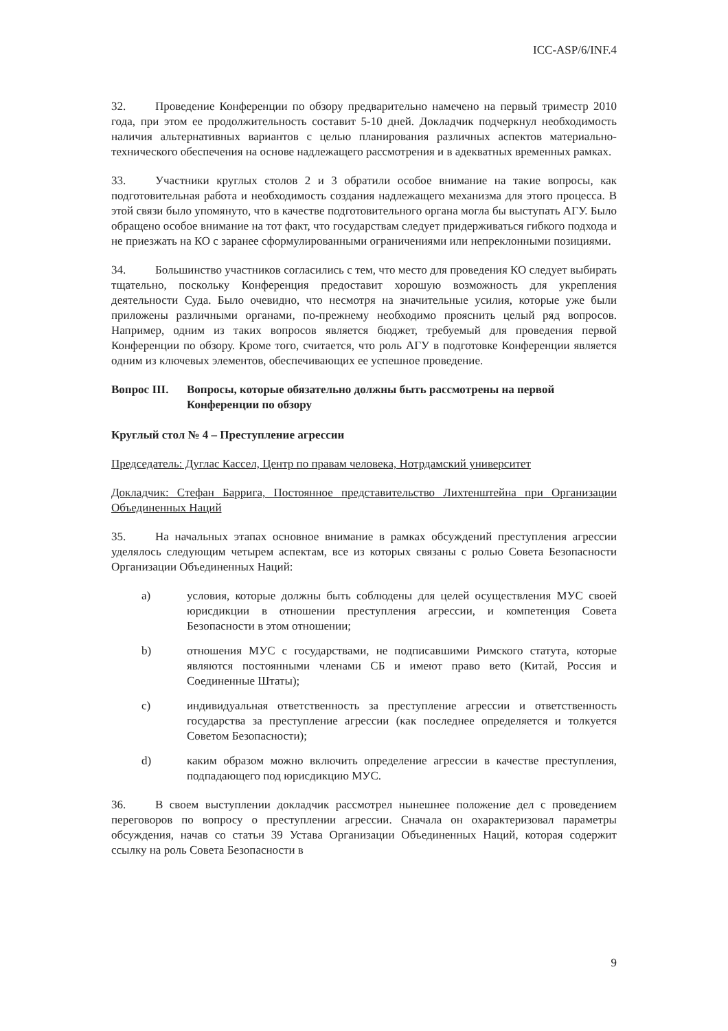ICC-ASP/6/INF.4
32. Проведение Конференции по обзору предварительно намечено на первый триместр 2010 года, при этом ее продолжительность составит 5-10 дней. Докладчик подчеркнул необходимость наличия альтернативных вариантов с целью планирования различных аспектов материально-технического обеспечения на основе надлежащего рассмотрения и в адекватных временных рамках.
33. Участники круглых столов 2 и 3 обратили особое внимание на такие вопросы, как подготовительная работа и необходимость создания надлежащего механизма для этого процесса. В этой связи было упомянуто, что в качестве подготовительного органа могла бы выступать АГУ. Было обращено особое внимание на тот факт, что государствам следует придерживаться гибкого подхода и не приезжать на КО с заранее сформулированными ограничениями или непреклонными позициями.
34. Большинство участников согласились с тем, что место для проведения КО следует выбирать тщательно, поскольку Конференция предоставит хорошую возможность для укрепления деятельности Суда. Было очевидно, что несмотря на значительные усилия, которые уже были приложены различными органами, по-прежнему необходимо прояснить целый ряд вопросов. Например, одним из таких вопросов является бюджет, требуемый для проведения первой Конференции по обзору. Кроме того, считается, что роль АГУ в подготовке Конференции является одним из ключевых элементов, обеспечивающих ее успешное проведение.
Вопрос III. Вопросы, которые обязательно должны быть рассмотрены на первой Конференции по обзору
Круглый стол № 4 – Преступление агрессии
Председатель: Дуглас Кассел, Центр по правам человека, Нотрдамский университет
Докладчик: Стефан Баррига, Постоянное представительство Лихтенштейна при Организации Объединенных Наций
35. На начальных этапах основное внимание в рамках обсуждений преступления агрессии уделялось следующим четырем аспектам, все из которых связаны с ролью Совета Безопасности Организации Объединенных Наций:
a) условия, которые должны быть соблюдены для целей осуществления МУС своей юрисдикции в отношении преступления агрессии, и компетенция Совета Безопасности в этом отношении;
b) отношения МУС с государствами, не подписавшими Римского статута, которые являются постоянными членами СБ и имеют право вето (Китай, Россия и Соединенные Штаты);
c) индивидуальная ответственность за преступление агрессии и ответственность государства за преступление агрессии (как последнее определяется и толкуется Советом Безопасности);
d) каким образом можно включить определение агрессии в качестве преступления, подпадающего под юрисдикцию МУС.
36. В своем выступлении докладчик рассмотрел нынешнее положение дел с проведением переговоров по вопросу о преступлении агрессии. Сначала он охарактеризовал параметры обсуждения, начав со статьи 39 Устава Организации Объединенных Наций, которая содержит ссылку на роль Совета Безопасности в
9